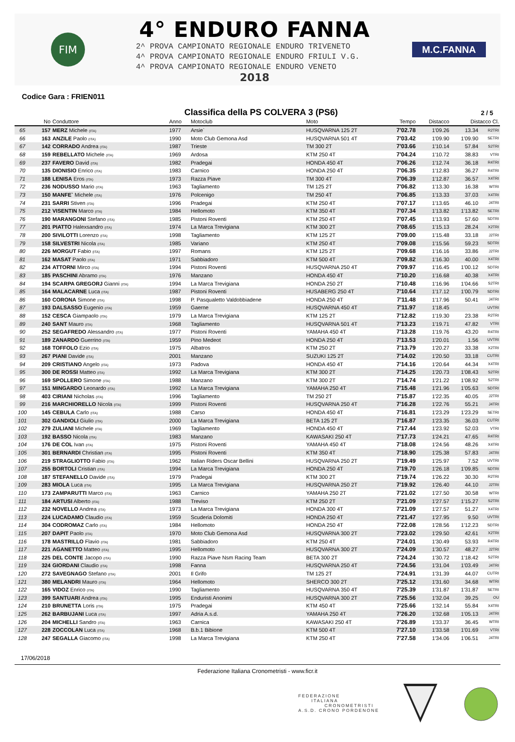FIM
4° ENDURO FANNA
2^ PROVA CAMPIONATO REGIONALE ENDURO TRIVENETO
4^ PROVA CAMPIONATO REGIONALE ENDURO FRIULI V.G.
4^ PROVA CAMPIONATO REGIONALE ENDURO VENETO
2018
M.C.FANNA
Codice Gara : FRIEN011
Classifica della PS COLVERA 3 (PS6)
2 / 5
| | No | Conduttore | Anno | Motoclub | Moto | Tempo | Distacco | Distacco Cl. | |
| --- | --- | --- | --- | --- | --- | --- | --- | --- | --- |
| 65 | 157 | MERZ Michele (ITA) | 1977 | Arsie` | HUSQVARNA 125 2T | 7'02.78 | 1'09.26 | 13.34 | R2TRI |
| 66 | 163 | ANZILE Paolo (ITA) | 1990 | Moto Club Gemona Asd | HUSQVARNA 501 4T | 7'03.42 | 1'09.90 | 1'09.90 | SETRI |
| 67 | 142 | CORRADO Andrea (ITA) | 1987 | Trieste | TM 300 2T | 7'03.66 | 1'10.14 | 57.84 | S2TRI |
| 68 | 159 | REBELLATO Michele (ITA) | 1969 | Ardosa | KTM 250 4T | 7'04.24 | 1'10.72 | 38.83 | VTRI |
| 69 | 237 | FAVERO David (ITA) | 1982 | Pradegai | HONDA 450 4T | 7'06.26 | 1'12.74 | 36.18 | R4TRI |
| 70 | 135 | DIONISIO Enrico (ITA) | 1983 | Carnico | HONDA 250 4T | 7'06.35 | 1'12.83 | 36.27 | R4TRI |
| 71 | 188 | LENISA Eros (ITA) | 1973 | Razza Piave | TM 300 4T | 7'06.39 | 1'12.87 | 36.57 | X4TRI |
| 72 | 236 | NODUSSO Mario (ITA) | 1963 | Tagliamento | TM 125 2T | 7'06.82 | 1'13.30 | 16.38 | WTRI |
| 73 | 150 | MANFE` Michele (ITA) | 1976 | Polcenigo | TM 250 4T | 7'06.85 | 1'13.33 | 37.03 | X4TRI |
| 74 | 231 | SARRI Stiven (ITA) | 1996 | Pradegai | KTM 250 4T | 7'07.17 | 1'13.65 | 46.10 | J4TRI |
| 75 | 212 | VISENTIN Marco (ITA) | 1984 | Hellomoto | KTM 350 4T | 7'07.34 | 1'13.82 | 1'13.82 | SETRI |
| 76 | 190 | MARANGONI Stefano (ITA) | 1985 | Pistoni Roventi | KTM 250 4T | 7'07.45 | 1'13.93 | 57.60 | SDTRI |
| 77 | 201 | PIATTO Halexsandro (ITA) | 1974 | La Marca Trevigiana | KTM 300 2T | 7'08.65 | 1'15.13 | 28.24 | X2TRI |
| 78 | 200 | SIVILOTTI Lorenzo (ITA) | 1998 | Tagliamento | KTM 125 2T | 7'09.00 | 1'15.48 | 33.18 | J2TRI |
| 79 | 158 | SILVESTRI Nicola (ITA) | 1985 | Variano | KTM 250 4T | 7'09.08 | 1'15.56 | 59.23 | SDTRI |
| 80 | 226 | MORGUT Fabio (ITA) | 1997 | Romans | KTM 125 2T | 7'09.68 | 1'16.16 | 33.86 | J2TRI |
| 81 | 162 | MASAT Paolo (ITA) | 1971 | Sabbiadoro | KTM 500 4T | 7'09.82 | 1'16.30 | 40.00 | X4TRI |
| 82 | 234 | ATTORNI Mirco (ITA) | 1994 | Pistoni Roventi | HUSQVARNA 250 4T | 7'09.97 | 1'16.45 | 1'00.12 | SDTRI |
| 83 | 185 | PASCHINI Abramo (ITA) | 1976 | Manzano | HONDA 450 4T | 7'10.20 | 1'16.68 | 40.38 | X4TRI |
| 84 | 194 | SCARPA GREGORJ Gianni (ITA) | 1994 | La Marca Trevigiana | HONDA 250 2T | 7'10.48 | 1'16.96 | 1'04.66 | S2TRI |
| 85 | 164 | MALACARNE Luca (ITA) | 1987 | Pistoni Roventi | HUSABERG 250 4T | 7'10.64 | 1'17.12 | 1'00.79 | SDTRI |
| 86 | 160 | CORONA Simone (ITA) | 1998 | P. Pasqualetto Valdobbiadene | HONDA 250 4T | 7'11.48 | 1'17.96 | 50.41 | J4TRI |
| 87 | 193 | DALSASSO Eugenio (ITA) | 1959 | Gaerne | HUSQVARNA 450 4T | 7'11.97 | 1'18.45 | | UVTRI |
| 88 | 152 | CESCA Giampaolo (ITA) | 1979 | La Marca Trevigiana | KTM 125 2T | 7'12.82 | 1'19.30 | 23.38 | R2TRI |
| 89 | 240 | SANT Mauro (ITA) | 1968 | Tagliamento | HUSQVARNA 501 4T | 7'13.23 | 1'19.71 | 47.82 | VTRI |
| 90 | 252 | SEGAFREDO Alessandro (ITA) | 1977 | Pistoni Roventi | YAMAHA 450 4T | 7'13.28 | 1'19.76 | 43.20 | R4TRI |
| 91 | 189 | ZANARDO Guerrino (ITA) | 1959 | Pino Medeot | HONDA 250 4T | 7'13.53 | 1'20.01 | 1.56 | UVTRI |
| 92 | 168 | TOFFOLO Ezio (ITA) | 1975 | Albatros | KTM 250 2T | 7'13.79 | 1'20.27 | 33.38 | X2TRI |
| 93 | 267 | PIANI Davide (ITA) | 2001 | Manzano | SUZUKI 125 2T | 7'14.02 | 1'20.50 | 33.18 | CUTRI |
| 94 | 209 | CRISTIANO Angelo (ITA) | 1973 | Padova | HONDA 450 4T | 7'14.16 | 1'20.64 | 44.34 | X4TRI |
| 95 | 300 | DE ROSSI Matteo (ITA) | 1992 | La Marca Trevigiana | KTM 300 2T | 7'14.25 | 1'20.73 | 1'08.43 | S2TRI |
| 96 | 169 | SPOLLERO Simone (ITA) | 1988 | Manzano | KTM 300 2T | 7'14.74 | 1'21.22 | 1'08.92 | S2TRI |
| 97 | 151 | MINGARDO Leonardo (ITA) | 1992 | La Marca Trevigiana | YAMAHA 250 4T | 7'15.48 | 1'21.96 | 1'05.63 | SDTRI |
| 98 | 403 | CIRIANI Nicholas (ITA) | 1996 | Tagliamento | TM 250 2T | 7'15.87 | 1'22.35 | 40.05 | J2TRI |
| 99 | 216 | MARCHIORELLO Nicola (ITA) | 1999 | Pistoni Roventi | HUSQVARNA 250 4T | 7'16.28 | 1'22.76 | 55.21 | J4TRI |
| 100 | 145 | CEBULA Carlo (ITA) | 1988 | Carso | HONDA 450 4T | 7'16.81 | 1'23.29 | 1'23.29 | SETRI |
| 101 | 302 | GANDIOLI Giulio (ITA) | 2000 | La Marca Trevigiana | BETA 125 2T | 7'16.87 | 1'23.35 | 36.03 | CUTRI |
| 102 | 279 | ZULIANI Michele (ITA) | 1969 | Tagliamento | HONDA 450 4T | 7'17.44 | 1'23.92 | 52.03 | VTRI |
| 103 | 192 | BASSO Nicola (ITA) | 1983 | Manzano | KAWASAKI 250 4T | 7'17.73 | 1'24.21 | 47.65 | R4TRI |
| 104 | 176 | DE COL Ivan (ITA) | 1975 | Pistoni Roventi | YAMAHA 450 4T | 7'18.08 | 1'24.56 | 48.26 | X4TRI |
| 105 | 301 | BERNARDI Christian (ITA) | 1995 | Pistoni Roventi | KTM 350 4T | 7'18.90 | 1'25.38 | 57.83 | J4TRI |
| 106 | 219 | STRAGLIOTTO Fabio (ITA) | 1962 | Italian Riders Oscar Bellini | HUSQVARNA 250 2T | 7'19.49 | 1'25.97 | 7.52 | UVTRI |
| 107 | 255 | BORTOLI Cristian (ITA) | 1994 | La Marca Trevigiana | HONDA 250 4T | 7'19.70 | 1'26.18 | 1'09.85 | SDTRI |
| 108 | 187 | STEFANELLO Davide (ITA) | 1979 | Pradegai | KTM 300 2T | 7'19.74 | 1'26.22 | 30.30 | R2TRI |
| 109 | 283 | MIOLA Luca (ITA) | 1995 | La Marca Trevigiana | HUSQVARNA 250 2T | 7'19.92 | 1'26.40 | 44.10 | J2TRI |
| 110 | 173 | ZAMPARUTTI Marco (ITA) | 1963 | Carnico | YAMAHA 250 2T | 7'21.02 | 1'27.50 | 30.58 | WTRI |
| 111 | 184 | ARTUSI Alberto (ITA) | 1988 | Treviso | KTM 250 2T | 7'21.09 | 1'27.57 | 1'15.27 | S2TRI |
| 112 | 232 | NOVELLO Andrea (ITA) | 1973 | La Marca Trevigiana | HONDA 300 4T | 7'21.09 | 1'27.57 | 51.27 | X4TRI |
| 113 | 224 | LUCADAMO Claudio (ITA) | 1959 | Scuderia Dolomiti | HONDA 250 4T | 7'21.47 | 1'27.95 | 9.50 | UVTRI |
| 114 | 304 | CODROMAZ Carlo (ITA) | 1984 | Hellomoto | HONDA 250 4T | 7'22.08 | 1'28.56 | 1'12.23 | SDTRI |
| 115 | 207 | DAPIT Paolo (ITA) | 1970 | Moto Club Gemona Asd | HUSQVARNA 300 2T | 7'23.02 | 1'29.50 | 42.61 | X2TRI |
| 116 | 178 | MASTRILLO Flavio (ITA) | 1981 | Sabbiadoro | KTM 250 4T | 7'24.01 | 1'30.49 | 53.93 | R4TRI |
| 117 | 221 | AGANETTO Matteo (ITA) | 1995 | Hellomoto | HUSQVARNA 300 2T | 7'24.09 | 1'30.57 | 48.27 | J2TRI |
| 118 | 225 | DEL CONTE Jacopo (ITA) | 1990 | Razza Piave Nsm Racing Team | BETA 300 2T | 7'24.24 | 1'30.72 | 1'18.42 | S2TRI |
| 119 | 324 | GIORDANI Claudio (ITA) | 1998 | Fanna | HUSQVARNA 250 4T | 7'24.56 | 1'31.04 | 1'03.49 | J4TRI |
| 120 | 272 | SAVEGNAGO Stefano (ITA) | 2001 | Il Grifo | TM 125 2T | 7'24.91 | 1'31.39 | 44.07 | CUTRI |
| 121 | 380 | MELANDRI Mauro (ITA) | 1964 | Hellomoto | SHERCO 300 2T | 7'25.12 | 1'31.60 | 34.68 | WTRI |
| 122 | 165 | VIDOZ Enrico (ITA) | 1990 | Tagliamento | HUSQVARNA 350 4T | 7'25.39 | 1'31.87 | 1'31.87 | SETRI |
| 123 | 399 | SANTUARI Andrea (ITA) | 1995 | Enduristi Anonimi | HUSQVARNA 300 2T | 7'25.56 | 1'32.04 | 39.25 | OU |
| 124 | 210 | BRUNETTA Loris (ITA) | 1975 | Pradegai | KTM 450 4T | 7'25.66 | 1'32.14 | 55.84 | X4TRI |
| 125 | 262 | BARBUJANI Luca (ITA) | 1997 | Adria A.s.d. | YAMAHA 250 4T | 7'26.20 | 1'32.68 | 1'05.13 | J4TRI |
| 126 | 204 | MICHELLI Sandro (ITA) | 1963 | Carnica | KAWASAKI 250 4T | 7'26.89 | 1'33.37 | 36.45 | WTRI |
| 127 | 228 | ZOCCOLAN Luca (ITA) | 1968 | B.b.1 Bibione | KTM 500 4T | 7'27.10 | 1'33.58 | 1'01.69 | VTRI |
| 128 | 247 | SEGALLA Giacomo (ITA) | 1998 | La Marca Trevigiana | KTM 250 4T | 7'27.58 | 1'34.06 | 1'06.51 | J4TRI |
17/06/2018
Federazione Italiana Cronometristi - www.ficr.it
FEDERAZIONE
ITALIANA
CRONOMETRISTI
A.S.D. CRONO PORDENONE